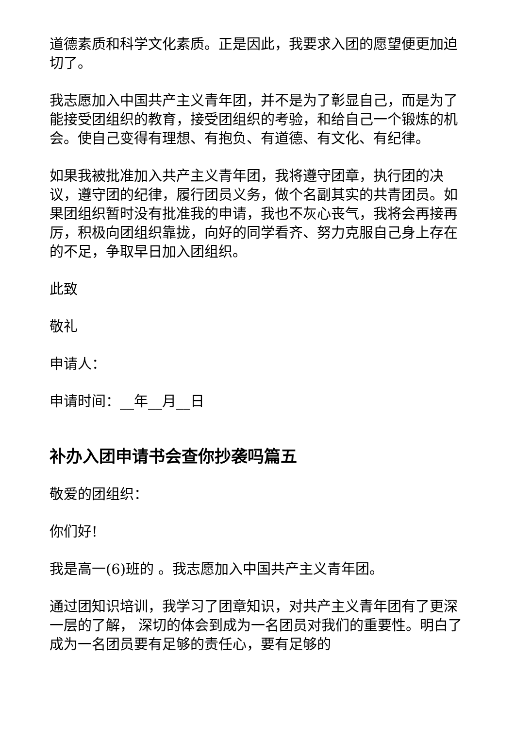道德素质和科学文化素质。正是因此，我要求入团的愿望便更加迫切了。
我志愿加入中国共产主义青年团，并不是为了彰显自己，而是为了能接受团组织的教育，接受团组织的考验，和给自己一个锻炼的机会。使自己变得有理想、有抱负、有道德、有文化、有纪律。
如果我被批准加入共产主义青年团，我将遵守团章，执行团的决议，遵守团的纪律，履行团员义务，做个名副其实的共青团员。如果团组织暂时没有批准我的申请，我也不灰心丧气，我将会再接再厉，积极向团组织靠拢，向好的同学看齐、努力克服自己身上存在的不足，争取早日加入团组织。
此致
敬礼
申请人：
申请时间：__年__月__日
补办入团申请书会查你抄袭吗篇五
敬爱的团组织：
你们好!
我是高一(6)班的 。我志愿加入中国共产主义青年团。
通过团知识培训，我学习了团章知识，对共产主义青年团有了更深一层的了解， 深切的体会到成为一名团员对我们的重要性。明白了成为一名团员要有足够的责任心，要有足够的